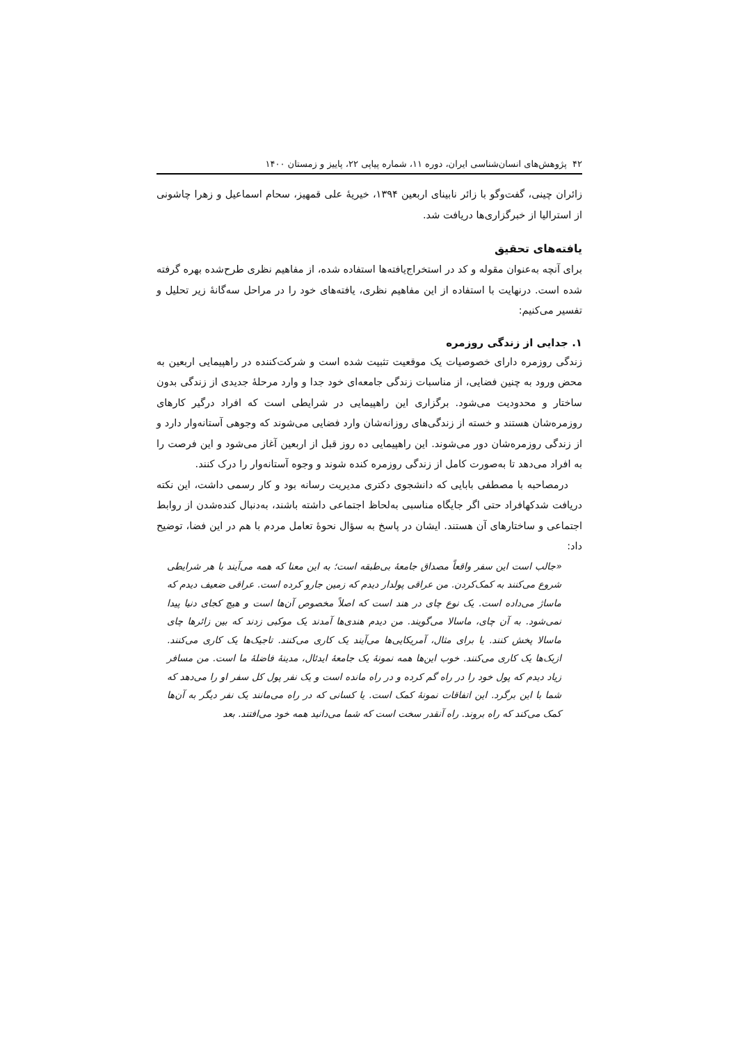۴۲ پژوهش‌های انسان‌شناسی ایران، دوره ۱۱، شماره پیاپی ۲۲، پاییز و زمستان ۱۴۰۰
زائران چینی، گفت‌وگو با زائر نابینای اربعین ۱۳۹۴، خیریهٔ علی قمهیز، سحام اسماعیل و زهرا چاشونی از استرالیا از خبرگزاری‌ها دریافت شد.
یافته‌های تحقیق
برای آنچه به‌عنوان مقوله و کد در استخراج‌یافته‌ها استفاده شده، از مفاهیم نظری طرح‌شده بهره گرفته شده است. درنهایت با استفاده از این مفاهیم نظری، یافته‌های خود را در مراحل سه‌گانهٔ زیر تحلیل و تفسیر می‌کنیم:
۱. جدایی از زندگی روزمره
زندگی روزمره دارای خصوصیات یک موقعیت تثبیت شده است و شرکت‌کننده در راهپیمایی اربعین به محض ورود به چنین فضایی، از مناسبات زندگی جامعه‌ای خود جدا و وارد مرحلهٔ جدیدی از زندگی بدون ساختار و محدودیت می‌شود. برگزاری این راهپیمایی در شرایطی است که افراد درگیر کارهای روزمره‌شان هستند و خسته از زندگی‌های روزانه‌شان وارد فضایی می‌شوند که وجوهی آستانه‌وار دارد و از زندگی روزمره‌شان دور می‌شوند. این راهپیمایی ده روز قبل از اربعین آغاز می‌شود و این فرصت را به افراد می‌دهد تا به‌صورت کامل از زندگی روزمره کنده شوند و وجوه آستانه‌وار را درک کنند.
درمصاحبه با مصطفی بابایی که دانشجوی دکتری مدیریت رسانه بود و کار رسمی داشت، این نکته دریافت شدکهافراد حتی اگر جایگاه مناسبی به‌لحاظ اجتماعی داشته باشند، به‌دنبال کنده‌شدن از روابط اجتماعی و ساختارهای آن هستند. ایشان در پاسخ به سؤال نحوهٔ تعامل مردم با هم در این فضا، توضیح داد:
«جالب است این سفر واقعاً مصداق جامعهٔ بی‌طبقه است؛ به این معنا که همه می‌آیند با هر شرایطی شروع می‌کنند به کمک‌کردن. من عراقی پولدار دیدم که زمین جارو کرده است. عراقی ضعیف دیدم که ماساژ می‌داده است. یک نوع چای در هند است که اصلاً مخصوص آن‌ها است و هیچ کجای دنیا پیدا نمی‌شود. به آن چای، ماسالا می‌گویند. من دیدم هندی‌ها آمدند یک موکبی زدند که بین زائرها چای ماسالا پخش کنند. یا برای مثال، آمریکایی‌ها می‌آیند یک کاری می‌کنند. تاجیک‌ها یک کاری می‌کنند. ازبک‌ها یک کاری می‌کنند. خوب این‌ها همه نمونهٔ یک جامعهٔ ایدئال، مدینهٔ فاضلهٔ ما است. من مسافر زیاد دیدم که پول خود را در راه گم کرده و در راه مانده است و یک نفر پول کل سفر او را می‌دهد که شما با این برگرد. این اتفاقات نمونهٔ کمک است. یا کسانی که در راه می‌مانند یک نفر دیگر به آن‌ها کمک می‌کند که راه بروند. راه آنقدر سخت است که شما می‌دانید همه خود می‌افتند. بعد